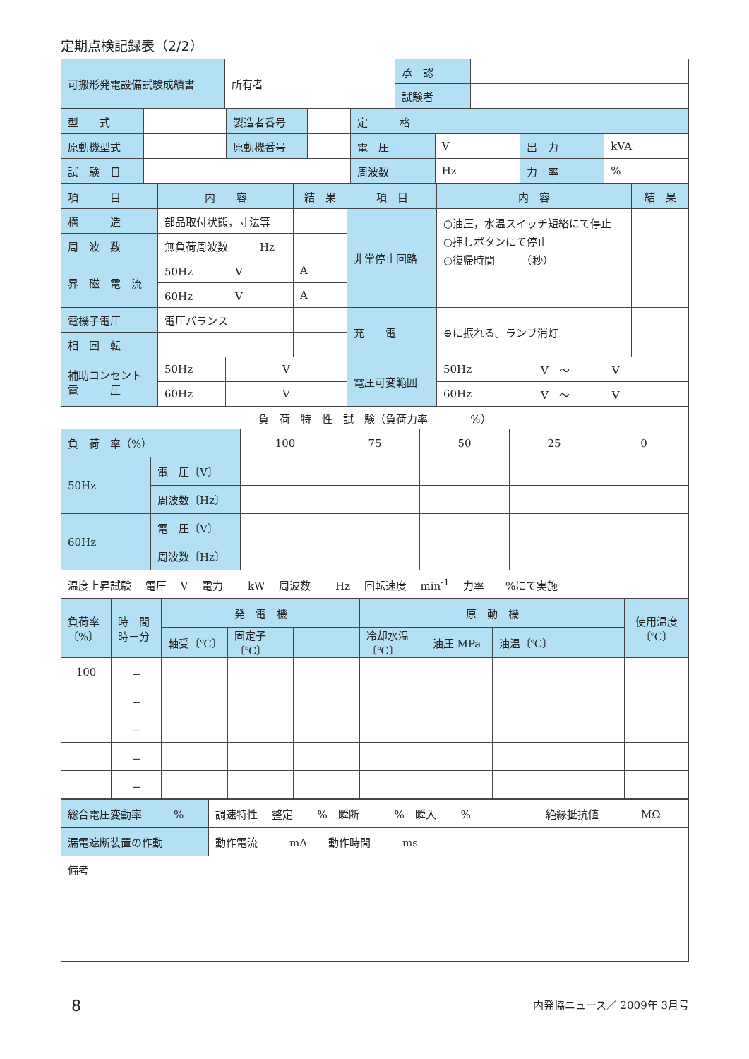定期点検記録表（2/2）
| 可搬形発電設備試験成績書 | 所有者 | 承 認 | |
| | | 試験者 | |
| 型 式 | | 製造者番号 | | 定 格 | | | |
| 原動機型式 | | 原動機番号 | | 電 圧 | V | 出 力 | kVA |
| 試 験 日 | | | | 周波数 | Hz | 力 率 | % |
| 項 目 | 内 容 | | 結 果 | 項 目 | 内 容 | | 結 果 |
| 構 造 | 部品取付状態，寸法等 | | | 非常停止回路 | ○油圧，水温スイッチ短絡にて停止 ○押しボタンにて停止 ○復帰時間 （秒） | | |
| 周 波 数 | 無負荷周波数 Hz | | | | | | |
| 界 磁 電 流 | 50Hz V | | A | | | | |
| | 60Hz V | | A | | | | |
| 電機子電圧 | 電圧バランス | | | 充 電 | ⊕に振れる。ランプ消灯 | | |
| 相 回 転 | | | | | | | |
| 補助コンセント 電 圧 | 50Hz | V | | 電圧可変範囲 | 50Hz | V ～ V | |
| | 60Hz | V | | | 60Hz | V ～ V | |
| 負 荷 特 性 試 験（負荷力率 %） | | | | | | |
| 負 荷 率（%） | | 100 | 75 | 50 | 25 | 0 |
| 50Hz | 電 圧〔V〕 | | | | | |
| | 周波数〔Hz〕 | | | | | |
| 60Hz | 電 圧〔V〕 | | | | | |
| | 周波数〔Hz〕 | | | | | |
| 温度上昇試験 電圧 V 電力 kW 周波数 Hz 回転速度 min<sup>-1</sup> 力率 %にて実施 | | | | | | |
| 負荷率 〔%〕 | 時 間 時－分 | 発 電 機 | | | 原 動 機 | | | | 使用温度 〔℃〕 |
| | | 軸受〔℃〕 | 固定子〔℃〕 | | 冷却水温〔℃〕 | 油圧 MPa | 油温〔℃〕 | | |
| 100 | － | | | | | | | | |
| | － | | | | | | | | |
| | － | | | | | | | | |
| | － | | | | | | | | |
| | － | | | | | | | | |
| 総合電圧変動率 % | 調速特性 整定 % 瞬断 % 瞬入 % | 絶縁抵抗値 MΩ |
| 漏電遮断装置の作動 | 動作電流 mA 動作時間 ms | |
| 備考 | | |
8 内発協ニュース／ 2009年 3月号